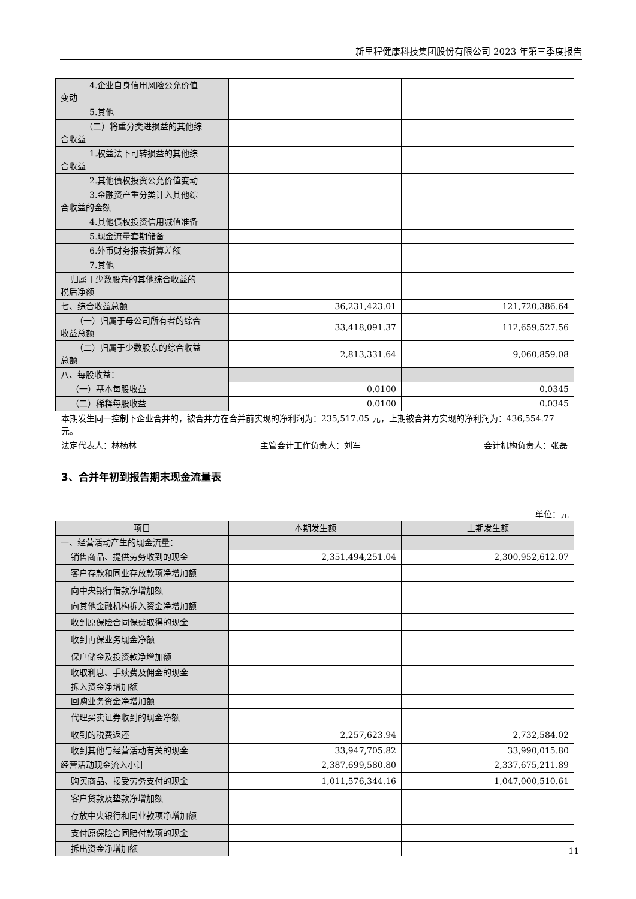新里程健康科技集团股份有限公司 2023 年第三季度报告
| 4.企业自身信用风险公允价值 变动 | | |
| 5.其他 | | |
| （二）将重分类进损益的其他综 合收益 | | |
| 1.权益法下可转损益的其他综 合收益 | | |
| 2.其他债权投资公允价值变动 | | |
| 3.金融资产重分类计入其他综 合收益的金额 | | |
| 4.其他债权投资信用减值准备 | | |
| 5.现金流量套期储备 | | |
| 6.外币财务报表折算差额 | | |
| 7.其他 | | |
| 归属于少数股东的其他综合收益的 税后净额 | | |
| 七、综合收益总额 | 36,231,423.01 | 121,720,386.64 |
| （一）归属于母公司所有者的综合 收益总额 | 33,418,091.37 | 112,659,527.56 |
| （二）归属于少数股东的综合收益 总额 | 2,813,331.64 | 9,060,859.08 |
| 八、每股收益： | | |
| （一）基本每股收益 | 0.0100 | 0.0345 |
| （二）稀释每股收益 | 0.0100 | 0.0345 |
本期发生同一控制下企业合并的，被合并方在合并前实现的净利润为：235,517.05 元，上期被合并方实现的净利润为：436,554.77 元。
法定代表人：林杨林 主管会计工作负责人：刘军 会计机构负责人：张磊
3、合并年初到报告期末现金流量表
单位：元
| 项目 | 本期发生额 | 上期发生额 |
| --- | --- | --- |
| 一、经营活动产生的现金流量： | | |
| 销售商品、提供劳务收到的现金 | 2,351,494,251.04 | 2,300,952,612.07 |
| 客户存款和同业存放款项净增加额 | | |
| 向中央银行借款净增加额 | | |
| 向其他金融机构拆入资金净增加额 | | |
| 收到原保险合同保费取得的现金 | | |
| 收到再保业务现金净额 | | |
| 保户储金及投资款净增加额 | | |
| 收取利息、手续费及佣金的现金 | | |
| 拆入资金净增加额 | | |
| 回购业务资金净增加额 | | |
| 代理买卖证券收到的现金净额 | | |
| 收到的税费返还 | 2,257,623.94 | 2,732,584.02 |
| 收到其他与经营活动有关的现金 | 33,947,705.82 | 33,990,015.80 |
| 经营活动现金流入小计 | 2,387,699,580.80 | 2,337,675,211.89 |
| 购买商品、接受劳务支付的现金 | 1,011,576,344.16 | 1,047,000,510.61 |
| 客户贷款及垫款净增加额 | | |
| 存放中央银行和同业款项净增加额 | | |
| 支付原保险合同赔付款项的现金 | | |
| 拆出资金净增加额 | | |
11